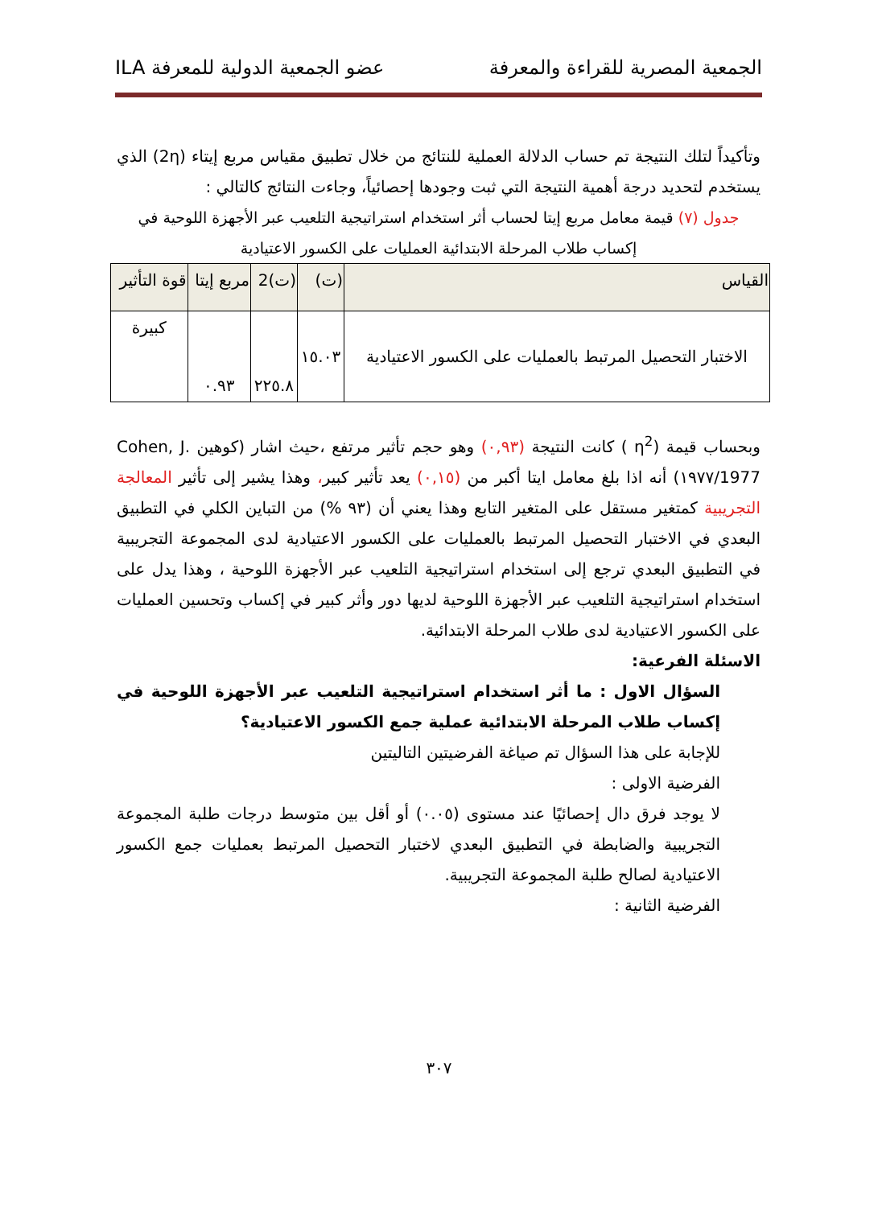الجمعية المصرية للقراءة والمعرفة عضو الجمعية الدولية للمعرفة ILA
وتأكيداً لتلك النتيجة تم حساب الدلالة العملية للنتائج من خلال تطبيق مقياس مربع إيتاء (2η) الذي يستخدم لتحديد درجة أهمية النتيجة التي ثبت وجودها إحصائياً، وجاءت النتائج كالتالي :
جدول (٧) قيمة معامل مربع إيتا لحساب أثر استخدام استراتيجية التلعيب عبر الأجهزة اللوحية في إكساب طلاب المرحلة الابتدائية العمليات على الكسور الاعتيادية
| القياس | (ت) | (ت)2 | مربع إيتا | قوة التأثير |
| --- | --- | --- | --- | --- |
| الاختبار التحصيل المرتبط بالعمليات على الكسور الاعتيادية | ١٥.٠٣ | ٢٢٥.٨ | ٠.٩٣ | كبيرة |
وبحساب قيمة (η<sup>2</sup> ) كانت النتيجة (٠,٩٣) وهو حجم تأثير مرتفع ،حيث اشار (كوهين Cohen, J. 1977/١٩٧٧) أنه اذا بلغ معامل ايتا أكبر من (٠,١٥) يعد تأثير كبير، وهذا يشير إلى تأثير المعالجة التجريبية كمتغير مستقل على المتغير التابع وهذا يعني أن (٩٣ %) من التباين الكلي في التطبيق البعدي في الاختبار التحصيل المرتبط بالعمليات على الكسور الاعتيادية لدى المجموعة التجريبية في التطبيق البعدي ترجع إلى استخدام استراتيجية التلعيب عبر الأجهزة اللوحية ، وهذا يدل على استخدام استراتيجية التلعيب عبر الأجهزة اللوحية لديها دور وأثر كبير في إكساب وتحسين العمليات على الكسور الاعتيادية لدى طلاب المرحلة الابتدائية.
الاسئلة الفرعية:
السؤال الاول : ما أثر استخدام استراتيجية التلعيب عبر الأجهزة اللوحية في إكساب طلاب المرحلة الابتدائية عملية جمع الكسور الاعتيادية؟
للإجابة على هذا السؤال تم صياغة الفرضيتين التاليتين
الفرضية الاولى :
لا يوجد فرق دال إحصائيًا عند مستوى (٠.٠٥) أو أقل بين متوسط درجات طلبة المجموعة التجريبية والضابطة في التطبيق البعدي لاختبار التحصيل المرتبط بعمليات جمع الكسور الاعتيادية لصالح طلبة المجموعة التجريبية.
الفرضية الثانية :
٣٠٧